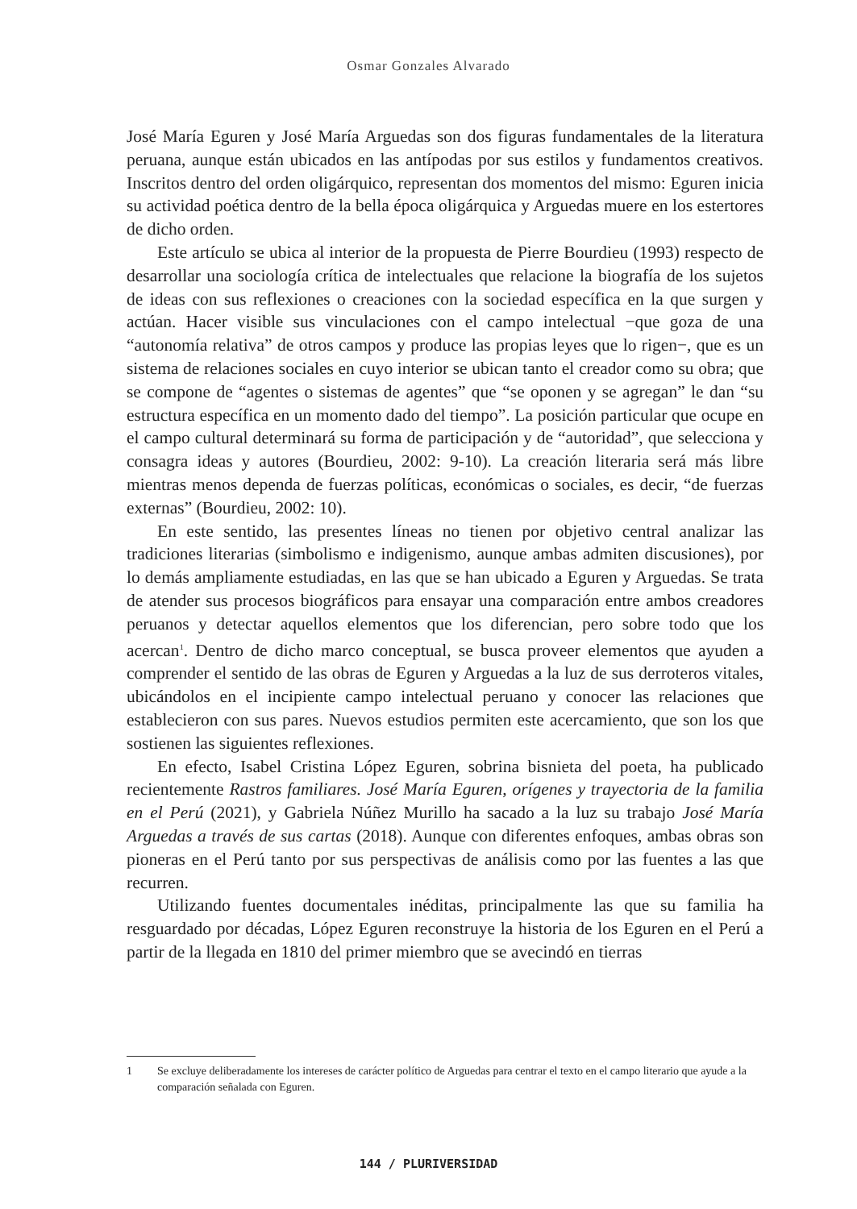Osmar Gonzales Alvarado
José María Eguren y José María Arguedas son dos figuras fundamentales de la literatura peruana, aunque están ubicados en las antípodas por sus estilos y fundamentos creativos. Inscritos dentro del orden oligárquico, representan dos momentos del mismo: Eguren inicia su actividad poética dentro de la bella época oligárquica y Arguedas muere en los estertores de dicho orden.
Este artículo se ubica al interior de la propuesta de Pierre Bourdieu (1993) respecto de desarrollar una sociología crítica de intelectuales que relacione la biografía de los sujetos de ideas con sus reflexiones o creaciones con la sociedad específica en la que surgen y actúan. Hacer visible sus vinculaciones con el campo intelectual −que goza de una “autonomía relativa” de otros campos y produce las propias leyes que lo rigen−, que es un sistema de relaciones sociales en cuyo interior se ubican tanto el creador como su obra; que se compone de “agentes o sistemas de agentes” que “se oponen y se agregan” le dan “su estructura específica en un momento dado del tiempo”. La posición particular que ocupe en el campo cultural determinará su forma de participación y de “autoridad”, que selecciona y consagra ideas y autores (Bourdieu, 2002: 9-10). La creación literaria será más libre mientras menos dependa de fuerzas políticas, económicas o sociales, es decir, “de fuerzas externas” (Bourdieu, 2002: 10).
En este sentido, las presentes líneas no tienen por objetivo central analizar las tradiciones literarias (simbolismo e indigenismo, aunque ambas admiten discusiones), por lo demás ampliamente estudiadas, en las que se han ubicado a Eguren y Arguedas. Se trata de atender sus procesos biográficos para ensayar una comparación entre ambos creadores peruanos y detectar aquellos elementos que los diferencian, pero sobre todo que los acercan<sup>1</sup>. Dentro de dicho marco conceptual, se busca proveer elementos que ayuden a comprender el sentido de las obras de Eguren y Arguedas a la luz de sus derroteros vitales, ubicándolos en el incipiente campo intelectual peruano y conocer las relaciones que establecieron con sus pares. Nuevos estudios permiten este acercamiento, que son los que sostienen las siguientes reflexiones.
En efecto, Isabel Cristina López Eguren, sobrina bisnieta del poeta, ha publicado recientemente Rastros familiares. José María Eguren, orígenes y trayectoria de la familia en el Perú (2021), y Gabriela Núñez Murillo ha sacado a la luz su trabajo José María Arguedas a través de sus cartas (2018). Aunque con diferentes enfoques, ambas obras son pioneras en el Perú tanto por sus perspectivas de análisis como por las fuentes a las que recurren.
Utilizando fuentes documentales inéditas, principalmente las que su familia ha resguardado por décadas, López Eguren reconstruye la historia de los Eguren en el Perú a partir de la llegada en 1810 del primer miembro que se avecindó en tierras
1 Se excluye deliberadamente los intereses de carácter político de Arguedas para centrar el texto en el campo literario que ayude a la comparación señalada con Eguren.
144 / PLURIVERSIDAD